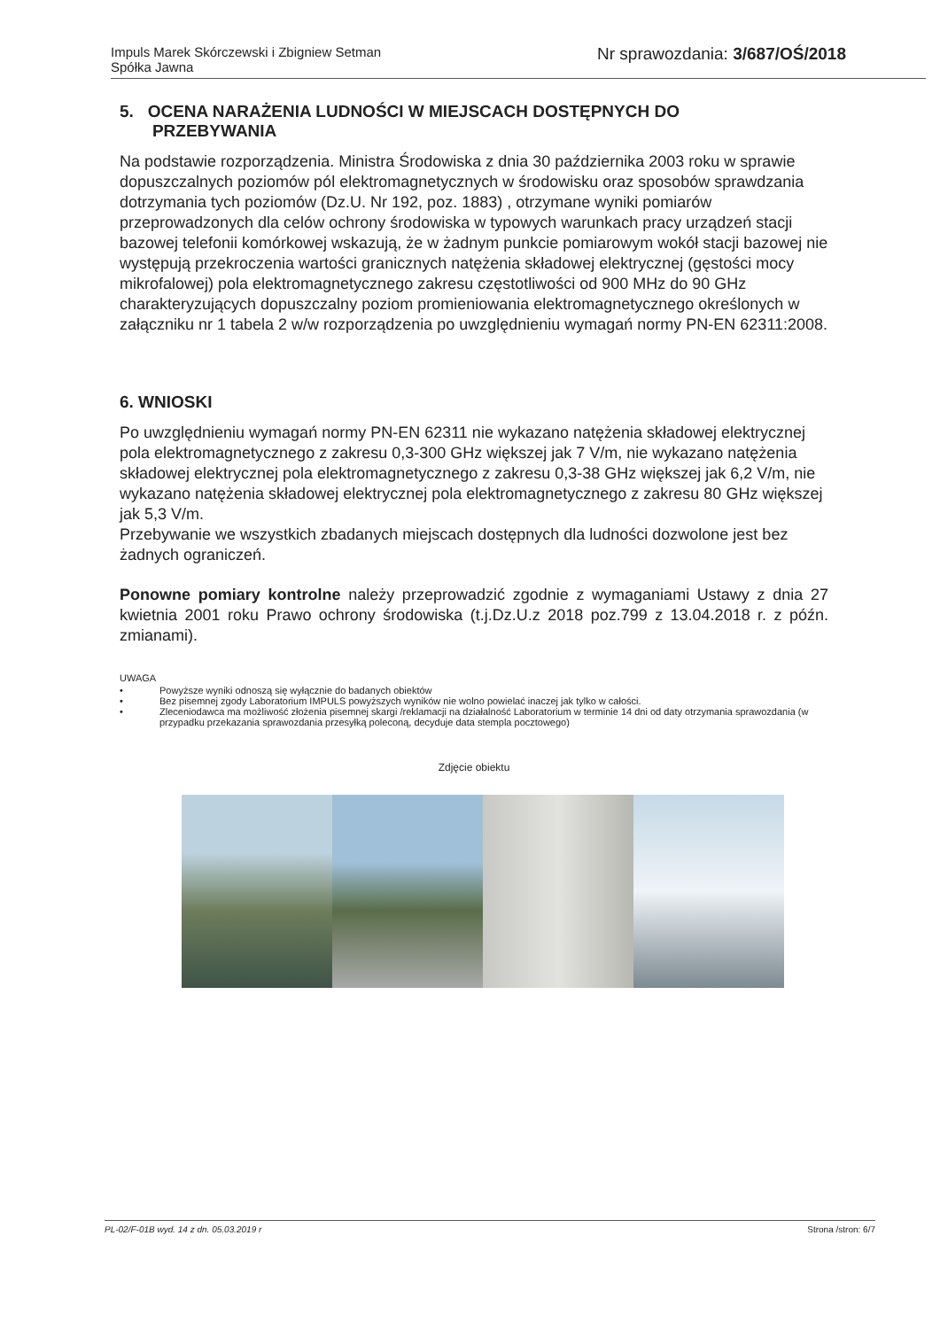Impuls Marek Skórczewski i Zbigniew Setman
Spółka Jawna
Nr sprawozdania: 3/687/OŚ/2018
5. OCENA NARAŻENIA LUDNOŚCI W MIEJSCACH DOSTĘPNYCH DO
PRZEBYWANIA
Na podstawie rozporządzenia. Ministra Środowiska z dnia 30 października 2003 roku w sprawie dopuszczalnych poziomów pól elektromagnetycznych w środowisku oraz sposobów sprawdzania dotrzymania tych poziomów (Dz.U. Nr 192, poz. 1883) , otrzymane wyniki pomiarów przeprowadzonych dla celów ochrony środowiska w typowych warunkach pracy urządzeń stacji bazowej telefonii komórkowej wskazują, że w żadnym punkcie pomiarowym wokół stacji bazowej nie występują przekroczenia wartości granicznych natężenia składowej elektrycznej (gęstości mocy mikrofalowej) pola elektromagnetycznego zakresu częstotliwości od 900 MHz do 90 GHz charakteryzujących dopuszczalny poziom promieniowania elektromagnetycznego określonych w załączniku nr 1 tabela 2 w/w rozporządzenia po uwzględnieniu wymagań normy PN-EN 62311:2008.
6. WNIOSKI
Po uwzględnieniu wymagań normy PN-EN 62311 nie wykazano natężenia składowej elektrycznej pola elektromagnetycznego z zakresu 0,3-300 GHz większej jak 7 V/m, nie wykazano natężenia składowej elektrycznej pola elektromagnetycznego z zakresu 0,3-38 GHz większej jak 6,2 V/m, nie wykazano natężenia składowej elektrycznej pola elektromagnetycznego z zakresu 80 GHz większej jak 5,3 V/m.
Przebywanie we wszystkich zbadanych miejscach dostępnych dla ludności dozwolone jest bez żadnych ograniczeń.
Ponowne pomiary kontrolne należy przeprowadzić zgodnie z wymaganiami Ustawy z dnia 27 kwietnia 2001 roku Prawo ochrony środowiska (t.j.Dz.U.z 2018 poz.799 z 13.04.2018 r. z późn. zmianami).
UWAGA
• Powyższe wyniki odnoszą się wyłącznie do badanych obiektów
• Bez pisemnej zgody Laboratorium IMPULS powyższych wyników nie wolno powielać inaczej jak tylko w całości.
• Zleceniodawca ma możliwość złożenia pisemnej skargi /reklamacji na działalność Laboratorium w terminie 14 dni od daty otrzymania sprawozdania (w przypadku przekazania sprawozdania przesyłką poleconą, decyduje data stempla pocztowego)
Zdjęcie obiektu
PL-02/F-01B wyd. 14 z dn. 05.03.2019 r Strona /stron: 6/7